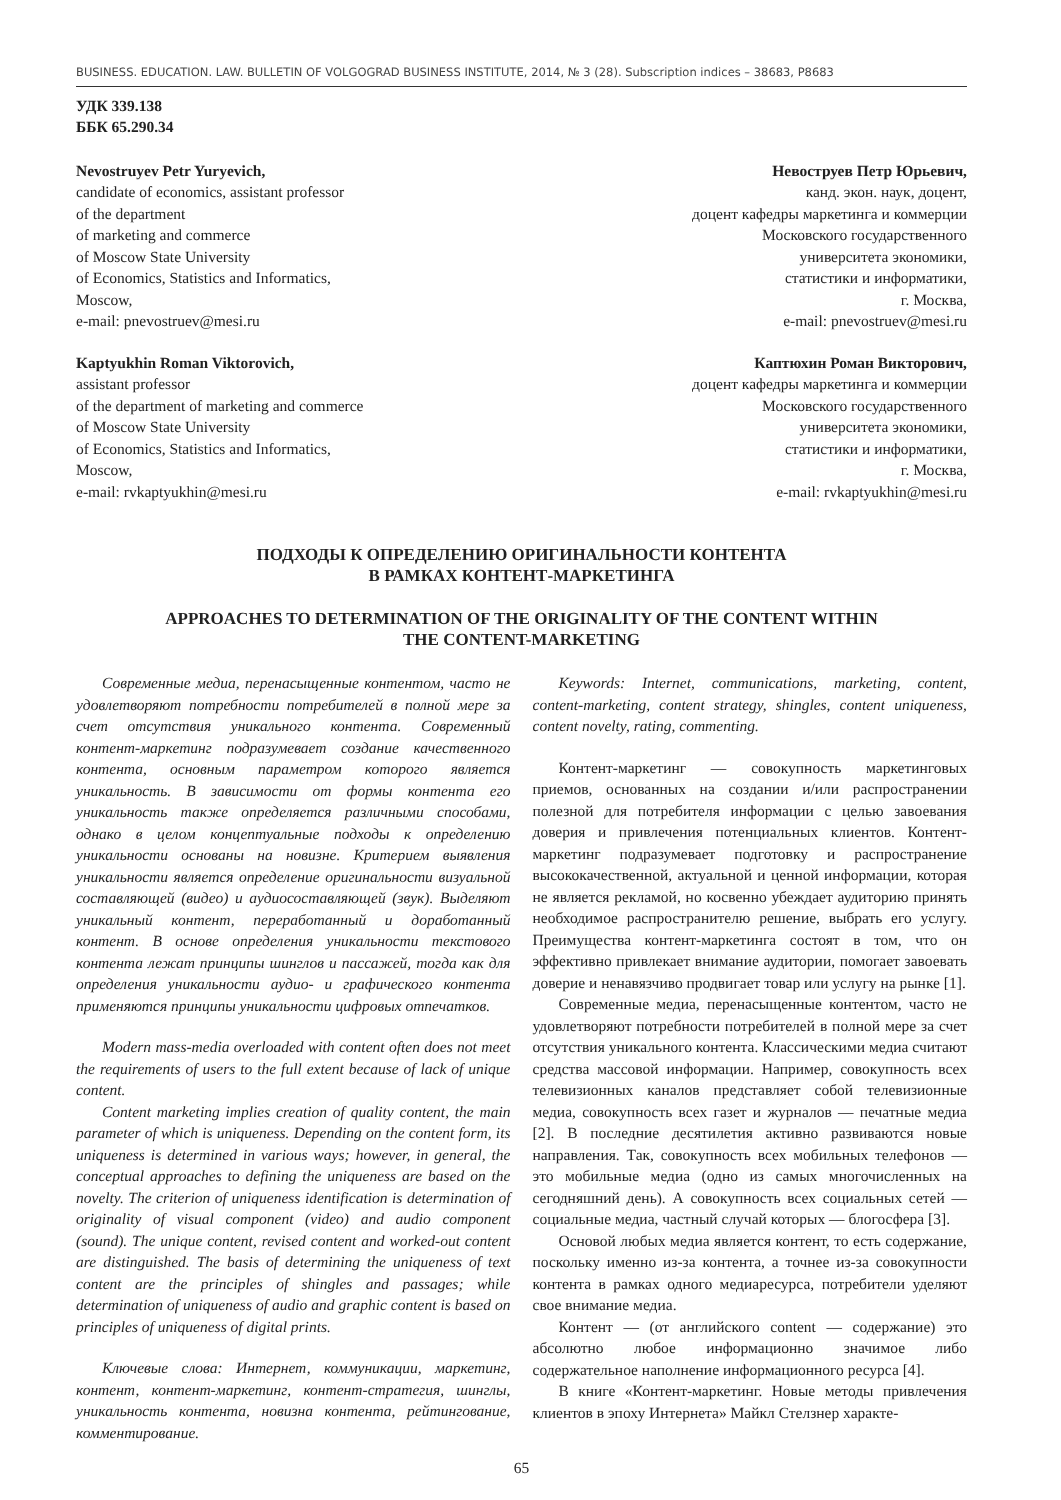BUSINESS. EDUCATION. LAW. BULLETIN OF VOLGOGRAD BUSINESS INSTITUTE, 2014, № 3 (28). Subscription indices – 38683, P8683
УДК 339.138
ББК 65.290.34
Nevostruyev Petr Yuryevich,
candidate of economics, assistant professor
of the department
of marketing and commerce
of Moscow State University
of Economics, Statistics and Informatics,
Moscow,
e-mail: pnevostruev@mesi.ru
Kaptyukhin Roman Viktorovich,
assistant professor
of the department of marketing and commerce
of Moscow State University
of Economics, Statistics and Informatics,
Moscow,
e-mail: rvkaptyukhin@mesi.ru
Невоструев Петр Юрьевич,
канд. экон. наук, доцент,
доцент кафедры маркетинга и коммерции
Московского государственного
университета экономики,
статистики и информатики,
г. Москва,
e-mail: pnevostruev@mesi.ru
Каптюхин Роман Викторович,
доцент кафедры маркетинга и коммерции
Московского государственного
университета экономики,
статистики и информатики,
г. Москва,
e-mail: rvkaptyukhin@mesi.ru
ПОДХОДЫ К ОПРЕДЕЛЕНИЮ ОРИГИНАЛЬНОСТИ КОНТЕНТА
В РАМКАХ КОНТЕНТ-МАРКЕТИНГА
APPROACHES TO DETERMINATION OF THE ORIGINALITY OF THE CONTENT WITHIN
THE CONTENT-MARKETING
Современные медиа, перенасыщенные контентом, часто не удовлетворяют потребности потребителей в полной мере за счет отсутствия уникального контента. Современный контент-маркетинг подразумевает создание качественного контента, основным параметром которого является уникальность. В зависимости от формы контента его уникальность также определяется различными способами, однако в целом концептуальные подходы к определению уникальности основаны на новизне. Критерием выявления уникальности является определение оригинальности визуальной составляющей (видео) и аудиосоставляющей (звук). Выделяют уникальный контент, переработанный и доработанный контент. В основе определения уникальности текстового контента лежат принципы шинглов и пассажей, тогда как для определения уникальности аудио- и графического контента применяются принципы уникальности цифровых отпечатков.
Modern mass-media overloaded with content often does not meet the requirements of users to the full extent because of lack of unique content.
Content marketing implies creation of quality content, the main parameter of which is uniqueness. Depending on the content form, its uniqueness is determined in various ways; however, in general, the conceptual approaches to defining the uniqueness are based on the novelty. The criterion of uniqueness identification is determination of originality of visual component (video) and audio component (sound). The unique content, revised content and worked-out content are distinguished. The basis of determining the uniqueness of text content are the principles of shingles and passages; while determination of uniqueness of audio and graphic content is based on principles of uniqueness of digital prints.
Ключевые слова: Интернет, коммуникации, маркетинг, контент, контент-маркетинг, контент-стратегия, шинглы, уникальность контента, новизна контента, рейтингование, комментирование.
Keywords: Internet, communications, marketing, content, content-marketing, content strategy, shingles, content uniqueness, content novelty, rating, commenting.
Контент-маркетинг — совокупность маркетинговых приемов, основанных на создании и/или распространении полезной для потребителя информации с целью завоевания доверия и привлечения потенциальных клиентов. Контент-маркетинг подразумевает подготовку и распространение высококачественной, актуальной и ценной информации, которая не является рекламой, но косвенно убеждает аудиторию принять необходимое распространителю решение, выбрать его услугу. Преимущества контент-маркетинга состоят в том, что он эффективно привлекает внимание аудитории, помогает завоевать доверие и ненавязчиво продвигает товар или услугу на рынке [1].
Современные медиа, перенасыщенные контентом, часто не удовлетворяют потребности потребителей в полной мере за счет отсутствия уникального контента. Классическими медиа считают средства массовой информации. Например, совокупность всех телевизионных каналов представляет собой телевизионные медиа, совокупность всех газет и журналов — печатные медиа [2]. В последние десятилетия активно развиваются новые направления. Так, совокупность всех мобильных телефонов — это мобильные медиа (одно из самых многочисленных на сегодняшний день). А совокупность всех социальных сетей — социальные медиа, частный случай которых — блогосфера [3].
Основой любых медиа является контент, то есть содержание, поскольку именно из-за контента, а точнее из-за совокупности контента в рамках одного медиаресурса, потребители уделяют свое внимание медиа.
Контент — (от английского content — содержание) это абсолютно любое информационно значимое либо содержательное наполнение информационного ресурса [4].
В книге «Контент-маркетинг. Новые методы привлечения клиентов в эпоху Интернета» Майкл Стелзнер характе-
65